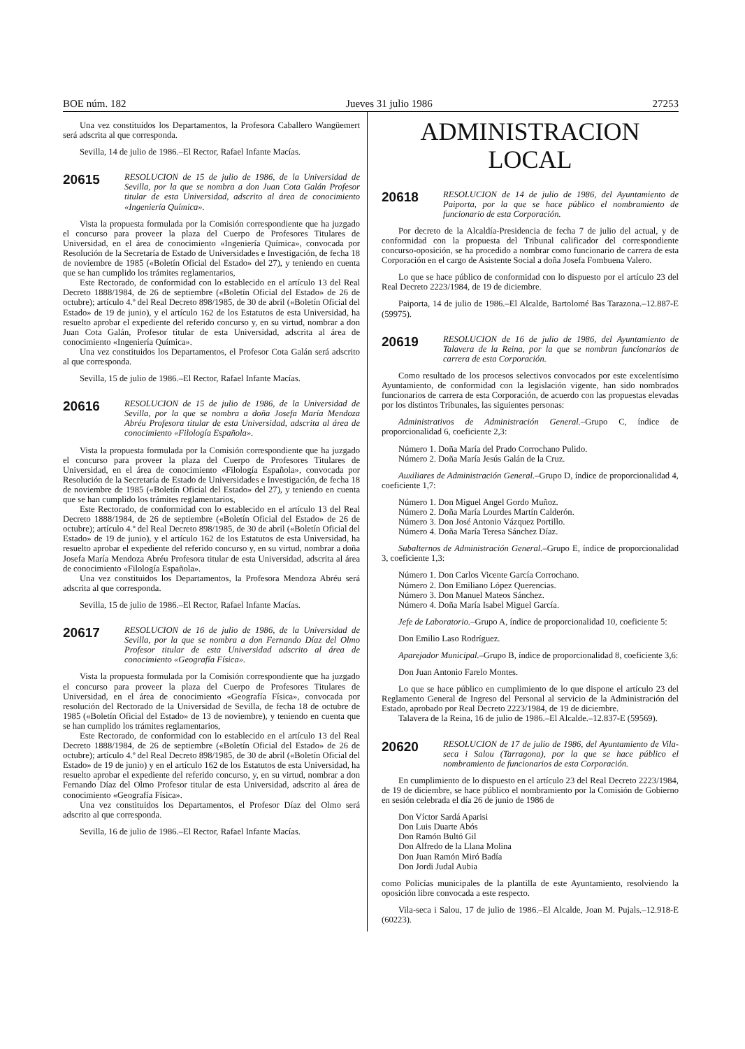BOE núm. 182 Jueves 31 julio 1986 27253
Una vez constituidos los Departamentos, la Profesora Caballero Wangüemert será adscrita al que corresponda.
Sevilla, 14 de julio de 1986.–El Rector, Rafael Infante Macías.
20615 RESOLUCION de 15 de julio de 1986, de la Universidad de Sevilla, por la que se nombra a don Juan Cota Galán Profesor titular de esta Universidad, adscrito al área de conocimiento «Ingeniería Química».
Vista la propuesta formulada por la Comisión correspondiente que ha juzgado el concurso para proveer la plaza del Cuerpo de Profesores Titulares de Universidad, en el área de conocimiento «Ingeniería Química», convocada por Resolución de la Secretaría de Estado de Universidades e Investigación, de fecha 18 de noviembre de 1985 («Boletín Oficial del Estado» del 27), y teniendo en cuenta que se han cumplido los trámites reglamentarios,
Este Rectorado, de conformidad con lo establecido en el artículo 13 del Real Decreto 1888/1984, de 26 de septiembre («Boletín Oficial del Estado» de 26 de octubre); artículo 4.º del Real Decreto 898/1985, de 30 de abril («Boletín Oficial del Estado» de 19 de junio), y el artículo 162 de los Estatutos de esta Universidad, ha resuelto aprobar el expediente del referido concurso y, en su virtud, nombrar a don Juan Cota Galán, Profesor titular de esta Universidad, adscrita al área de conocimiento «Ingeniería Química».
Una vez constituidos los Departamentos, el Profesor Cota Galán será adscrito al que corresponda.
Sevilla, 15 de julio de 1986.–El Rector, Rafael Infante Macías.
20616 RESOLUCION de 15 de julio de 1986, de la Universidad de Sevilla, por la que se nombra a doña Josefa María Mendoza Abréu Profesora titular de esta Universidad, adscrita al área de conocimiento «Filología Española».
Vista la propuesta formulada por la Comisión correspondiente que ha juzgado el concurso para proveer la plaza del Cuerpo de Profesores Titulares de Universidad, en el área de conocimiento «Filología Española», convocada por Resolución de la Secretaría de Estado de Universidades e Investigación, de fecha 18 de noviembre de 1985 («Boletín Oficial del Estado» del 27), y teniendo en cuenta que se han cumplido los trámites reglamentarios,
Este Rectorado, de conformidad con lo establecido en el artículo 13 del Real Decreto 1888/1984, de 26 de septiembre («Boletín Oficial del Estado» de 26 de octubre); artículo 4.º del Real Decreto 898/1985, de 30 de abril («Boletín Oficial del Estado» de 19 de junio), y el artículo 162 de los Estatutos de esta Universidad, ha resuelto aprobar el expediente del referido concurso y, en su virtud, nombrar a doña Josefa María Mendoza Abréu Profesora titular de esta Universidad, adscrita al área de conocimiento «Filología Española».
Una vez constituidos los Departamentos, la Profesora Mendoza Abréu será adscrita al que corresponda.
Sevilla, 15 de julio de 1986.–El Rector, Rafael Infante Macías.
20617 RESOLUCION de 16 de julio de 1986, de la Universidad de Sevilla, por la que se nombra a don Fernando Díaz del Olmo Profesor titular de esta Universidad adscrito al área de conocimiento «Geografía Física».
Vista la propuesta formulada por la Comisión correspondiente que ha juzgado el concurso para proveer la plaza del Cuerpo de Profesores Titulares de Universidad, en el área de conocimiento «Geografía Física», convocada por resolución del Rectorado de la Universidad de Sevilla, de fecha 18 de octubre de 1985 («Boletín Oficial del Estado» de 13 de noviembre), y teniendo en cuenta que se han cumplido los trámites reglamentarios,
Este Rectorado, de conformidad con lo establecido en el artículo 13 del Real Decreto 1888/1984, de 26 de septiembre («Boletín Oficial del Estado» de 26 de octubre); artículo 4.º del Real Decreto 898/1985, de 30 de abril («Boletín Oficial del Estado» de 19 de junio) y en el artículo 162 de los Estatutos de esta Universidad, ha resuelto aprobar el expediente del referido concurso, y, en su virtud, nombrar a don Fernando Díaz del Olmo Profesor titular de esta Universidad, adscrito al área de conocimiento «Geografía Física».
Una vez constituidos los Departamentos, el Profesor Díaz del Olmo será adscrito al que corresponda.
Sevilla, 16 de julio de 1986.–El Rector, Rafael Infante Macías.
ADMINISTRACION LOCAL
20618 RESOLUCION de 14 de julio de 1986, del Ayuntamiento de Paiporta, por la que se hace público el nombramiento de funcionario de esta Corporación.
Por decreto de la Alcaldía-Presidencia de fecha 7 de julio del actual, y de conformidad con la propuesta del Tribunal calificador del correspondiente concurso-oposición, se ha procedido a nombrar como funcionario de carrera de esta Corporación en el cargo de Asistente Social a doña Josefa Fombuena Valero.
Lo que se hace público de conformidad con lo dispuesto por el artículo 23 del Real Decreto 2223/1984, de 19 de diciembre.
Paiporta, 14 de julio de 1986.–El Alcalde, Bartolomé Bas Tarazona.–12.887-E (59975).
20619 RESOLUCION de 16 de julio de 1986, del Ayuntamiento de Talavera de la Reina, por la que se nombran funcionarios de carrera de esta Corporación.
Como resultado de los procesos selectivos convocados por este excelentísimo Ayuntamiento, de conformidad con la legislación vigente, han sido nombrados funcionarios de carrera de esta Corporación, de acuerdo con las propuestas elevadas por los distintos Tribunales, las siguientes personas:
Administrativos de Administración General.–Grupo C, índice de proporcionalidad 6, coeficiente 2,3:
Número 1. Doña María del Prado Corrochano Pulido.
Número 2. Doña María Jesús Galán de la Cruz.
Auxiliares de Administración General.–Grupo D, índice de proporcionalidad 4, coeficiente 1,7:
Número 1. Don Miguel Angel Gordo Muñoz.
Número 2. Doña María Lourdes Martín Calderón.
Número 3. Don José Antonio Vázquez Portillo.
Número 4. Doña María Teresa Sánchez Díaz.
Subalternos de Administración General.–Grupo E, índice de proporcionalidad 3, coeficiente 1,3:
Número 1. Don Carlos Vicente García Corrochano.
Número 2. Don Emiliano López Querencias.
Número 3. Don Manuel Mateos Sánchez.
Número 4. Doña María Isabel Miguel García.
Jefe de Laboratorio.–Grupo A, índice de proporcionalidad 10, coeficiente 5:
Don Emilio Laso Rodríguez.
Aparejador Municipal.–Grupo B, índice de proporcionalidad 8, coeficiente 3,6:
Don Juan Antonio Farelo Montes.
Lo que se hace público en cumplimiento de lo que dispone el artículo 23 del Reglamento General de Ingreso del Personal al servicio de la Administración del Estado, aprobado por Real Decreto 2223/1984, de 19 de diciembre.
Talavera de la Reina, 16 de julio de 1986.–El Alcalde.–12.837-E (59569).
20620 RESOLUCION de 17 de julio de 1986, del Ayuntamiento de Vila-seca i Salou (Tarragona), por la que se hace público el nombramiento de funcionarios de esta Corporación.
En cumplimiento de lo dispuesto en el artículo 23 del Real Decreto 2223/1984, de 19 de diciembre, se hace público el nombramiento por la Comisión de Gobierno en sesión celebrada el día 26 de junio de 1986 de
Don Víctor Sardá Aparisi
Don Luis Duarte Abós
Don Ramón Bultó Gil
Don Alfredo de la Llana Molina
Don Juan Ramón Miró Badía
Don Jordi Judal Aubia
como Policías municipales de la plantilla de este Ayuntamiento, resolviendo la oposición libre convocada a este respecto.
Vila-seca i Salou, 17 de julio de 1986.–El Alcalde, Joan M. Pujals.–12.918-E (60223).